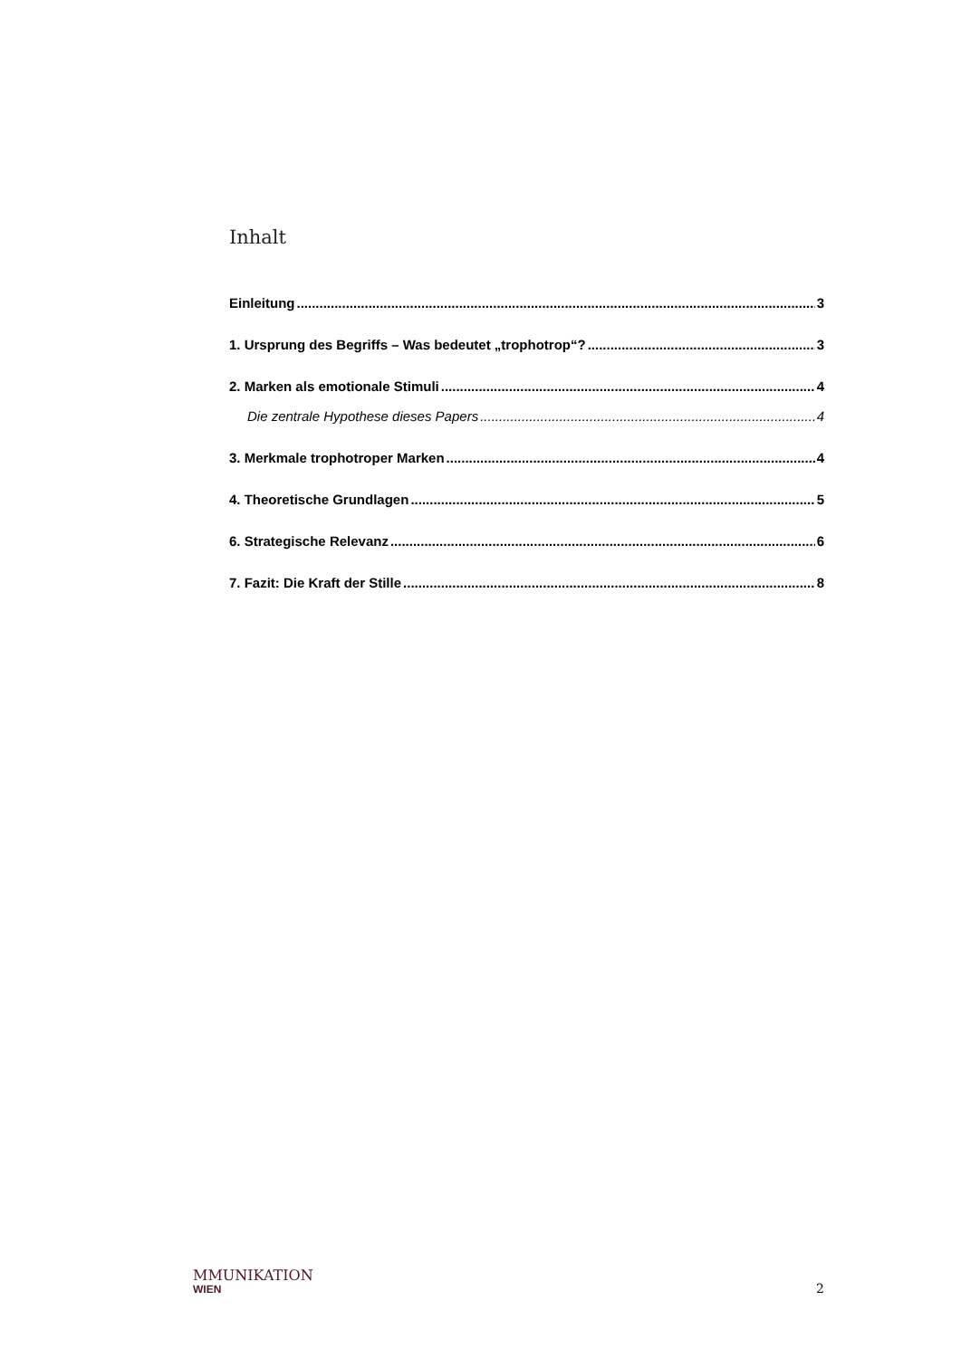Inhalt
Einleitung 3
1. Ursprung des Begriffs – Was bedeutet „trophotrop“? 3
2. Marken als emotionale Stimuli 4
Die zentrale Hypothese dieses Papers 4
3. Merkmale trophotroper Marken 4
4. Theoretische Grundlagen 5
6. Strategische Relevanz 6
7. Fazit: Die Kraft der Stille 8
MMUNIKATION
WIEN
2